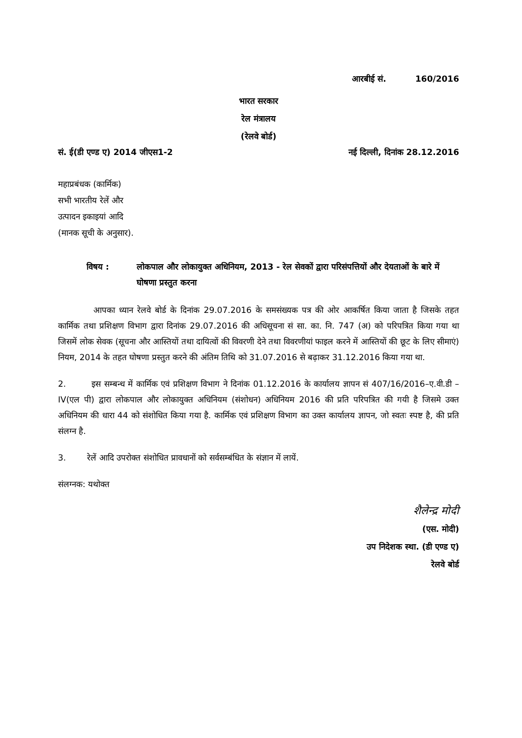आरबीई सं. 160/2016
भारत सरकार
रेल मंत्रालय
(रेलवे बोर्ड)
सं. ई(डी एण्ड ए) 2014 जीएस1-2 नई दिल्ली, दिनांक 28.12.2016
महाप्रबंधक (कार्मिक)
सभी भारतीय रेलें और
उत्पादन इकाइयां आदि
(मानक सूची के अनुसार).
विषय : लोकपाल और लोकायुक्त अधिनियम, 2013 - रेल सेवकों द्वारा परिसंपत्तियों और देयताओं के बारे में घोषणा प्रस्तुत करना
आपका ध्यान रेलवे बोर्ड के दिनांक 29.07.2016 के समसंख्यक पत्र की ओर आकर्षित किया जाता है जिसके तहत कार्मिक तथा प्रशिक्षण विभाग द्वारा दिनांक 29.07.2016 की अधिसूचना सं सा. का. नि. 747 (अ) को परिपत्रित किया गया था जिसमें लोक सेवक (सूचना और आस्तियों तथा दायित्वों की विवरणी देने तथा विवरणीयां फाइल करने में आस्तियों की छूट के लिए सीमाएं) नियम, 2014 के तहत घोषणा प्रस्तुत करने की अंतिम तिथि को 31.07.2016 से बढ़ाकर 31.12.2016 किया गया था.
2. इस सम्बन्ध में कार्मिक एवं प्रशिक्षण विभाग ने दिनांक 01.12.2016 के कार्यालय ज्ञापन सं 407/16/2016–ए.वी.डी – IV(एल पी) द्वारा लोकपाल और लोकायुक्त अधिनियम (संशोधन) अधिनियम 2016 की प्रति परिपत्रित की गयी है जिसमे उक्त अधिनियम की धारा 44 को संशोधित किया गया है. कार्मिक एवं प्रशिक्षण विभाग का उक्त कार्यालय ज्ञापन, जो स्वतः स्पष्ट है, की प्रति संलग्न है.
3. रेलें आदि उपरोक्त संशोधित प्रावधानों को सर्वसम्बंधित के संज्ञान में लायें.
संलग्नक: यथोक्त
शैलेन्द्र मोदी
(एस. मोदी)
उप निदेशक स्था. (डी एण्ड ए)
रेलवे बोर्ड